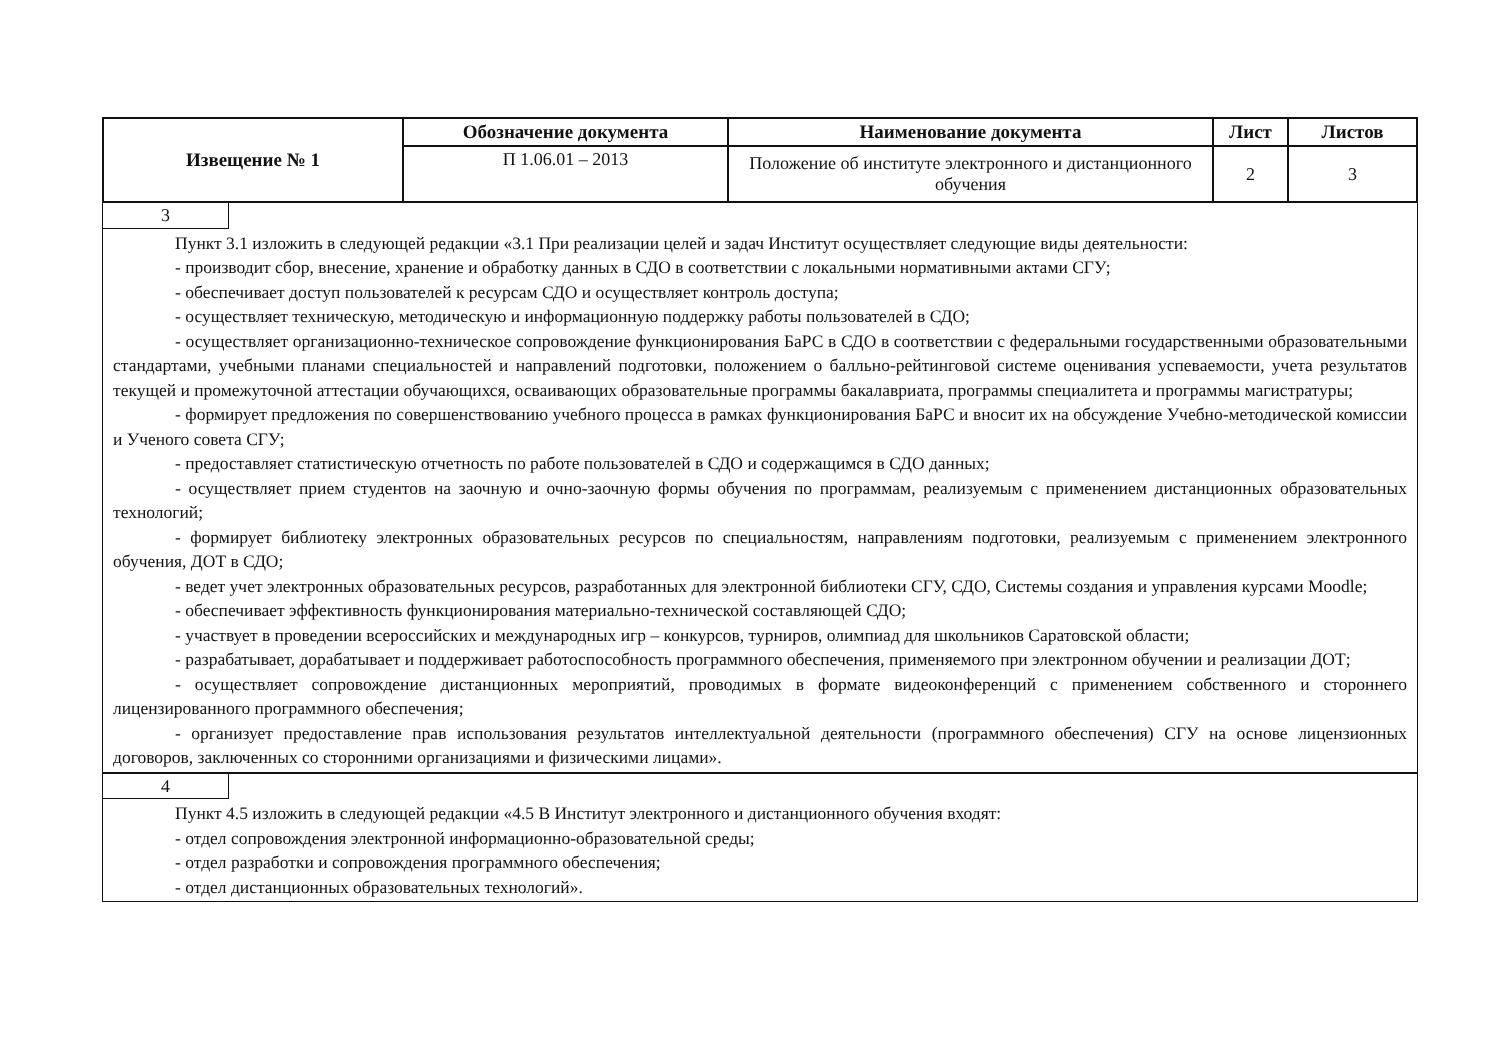| Извещение № 1 | Обозначение документа | Наименование документа | Лист | Листов |
| --- | --- | --- | --- | --- |
| | П 1.06.01 – 2013 | Положение об институте электронного и дистанционного обучения | 2 | 3 |
3
Пункт 3.1 изложить в следующей редакции «3.1 При реализации целей и задач Институт осуществляет следующие виды деятельности:
- производит сбор, внесение, хранение и обработку данных в СДО в соответствии с локальными нормативными актами СГУ;
- обеспечивает доступ пользователей к ресурсам СДО и осуществляет контроль доступа;
- осуществляет техническую, методическую и информационную поддержку работы пользователей в СДО;
- осуществляет организационно-техническое сопровождение функционирования БаРС в СДО в соответствии с федеральными государственными образовательными стандартами, учебными планами специальностей и направлений подготовки, положением о балльно-рейтинговой системе оценивания успеваемости, учета результатов текущей и промежуточной аттестации обучающихся, осваивающих образовательные программы бакалавриата, программы специалитета и программы магистратуры;
- формирует предложения по совершенствованию учебного процесса в рамках функционирования БаРС и вносит их на обсуждение Учебно-методической комиссии и Ученого совета СГУ;
- предоставляет статистическую отчетность по работе пользователей в СДО и содержащимся в СДО данных;
- осуществляет прием студентов на заочную и очно-заочную формы обучения по программам, реализуемым с применением дистанционных образовательных технологий;
- формирует библиотеку электронных образовательных ресурсов по специальностям, направлениям подготовки, реализуемым с применением электронного обучения, ДОТ в СДО;
- ведет учет электронных образовательных ресурсов, разработанных для электронной библиотеки СГУ, СДО, Системы создания и управления курсами Moodle;
- обеспечивает эффективность функционирования материально-технической составляющей СДО;
- участвует в проведении всероссийских и международных игр – конкурсов, турниров, олимпиад для школьников Саратовской области;
- разрабатывает, дорабатывает и поддерживает работоспособность программного обеспечения, применяемого при электронном обучении и реализации ДОТ;
- осуществляет сопровождение дистанционных мероприятий, проводимых в формате видеоконференций с применением собственного и стороннего лицензированного программного обеспечения;
- организует предоставление прав использования результатов интеллектуальной деятельности (программного обеспечения) СГУ на основе лицензионных договоров, заключенных со сторонними организациями и физическими лицами».
4
Пункт 4.5 изложить в следующей редакции «4.5 В Институт электронного и дистанционного обучения входят:
- отдел сопровождения электронной информационно-образовательной среды;
- отдел разработки и сопровождения программного обеспечения;
- отдел дистанционных образовательных технологий».